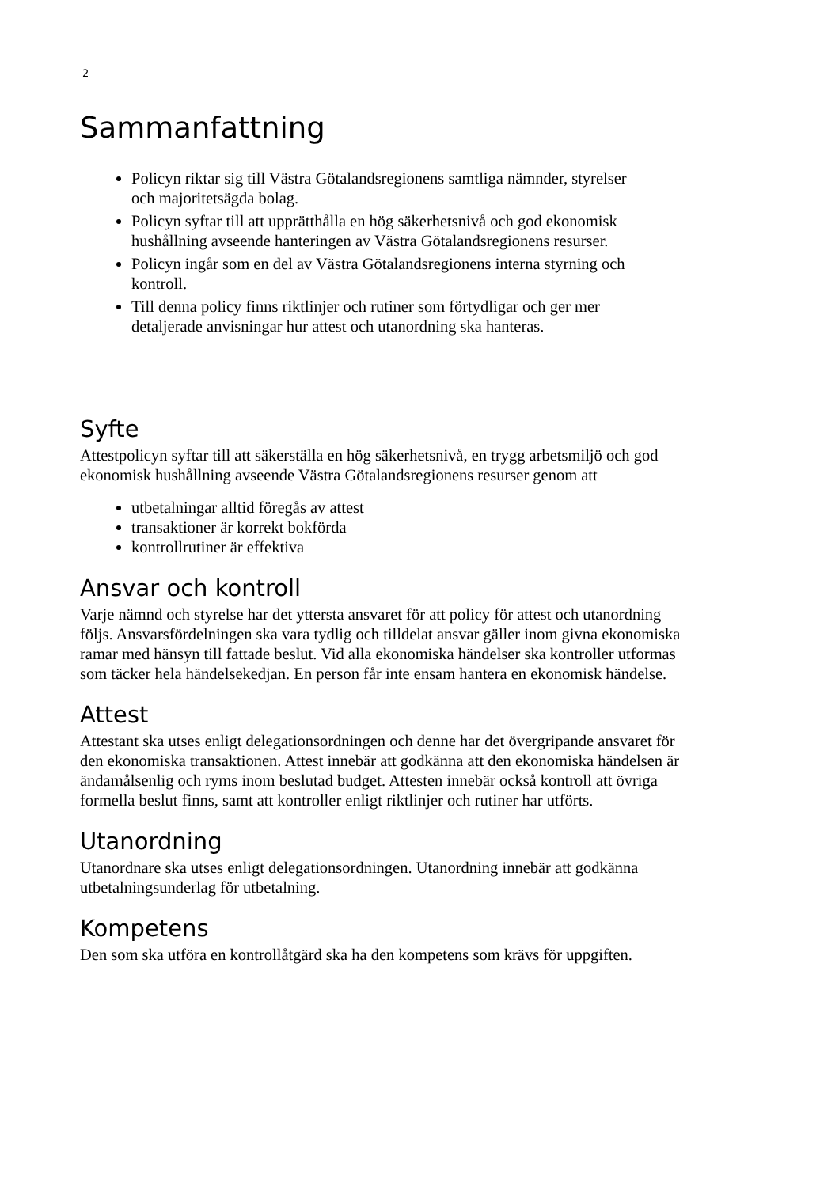2
Sammanfattning
Policyn riktar sig till Västra Götalandsregionens samtliga nämnder, styrelser och majoritetsägda bolag.
Policyn syftar till att upprätthålla en hög säkerhetsnivå och god ekonomisk hushållning avseende hanteringen av Västra Götalandsregionens resurser.
Policyn ingår som en del av Västra Götalandsregionens interna styrning och kontroll.
Till denna policy finns riktlinjer och rutiner som förtydligar och ger mer detaljerade anvisningar hur attest och utanordning ska hanteras.
Syfte
Attestpolicyn syftar till att säkerställa en hög säkerhetsnivå, en trygg arbetsmiljö och god ekonomisk hushållning avseende Västra Götalandsregionens resurser genom att
utbetalningar alltid föregås av attest
transaktioner är korrekt bokförda
kontrollrutiner är effektiva
Ansvar och kontroll
Varje nämnd och styrelse har det yttersta ansvaret för att policy för attest och utanordning följs. Ansvarsfördelningen ska vara tydlig och tilldelat ansvar gäller inom givna ekonomiska ramar med hänsyn till fattade beslut. Vid alla ekonomiska händelser ska kontroller utformas som täcker hela händelsekedjan. En person får inte ensam hantera en ekonomisk händelse.
Attest
Attestant ska utses enligt delegationsordningen och denne har det övergripande ansvaret för den ekonomiska transaktionen. Attest innebär att godkänna att den ekonomiska händelsen är ändamålsenlig och ryms inom beslutad budget. Attesten innebär också kontroll att övriga formella beslut finns, samt att kontroller enligt riktlinjer och rutiner har utförts.
Utanordning
Utanordnare ska utses enligt delegationsordningen. Utanordning innebär att godkänna utbetalningsunderlag för utbetalning.
Kompetens
Den som ska utföra en kontrollåtgärd ska ha den kompetens som krävs för uppgiften.